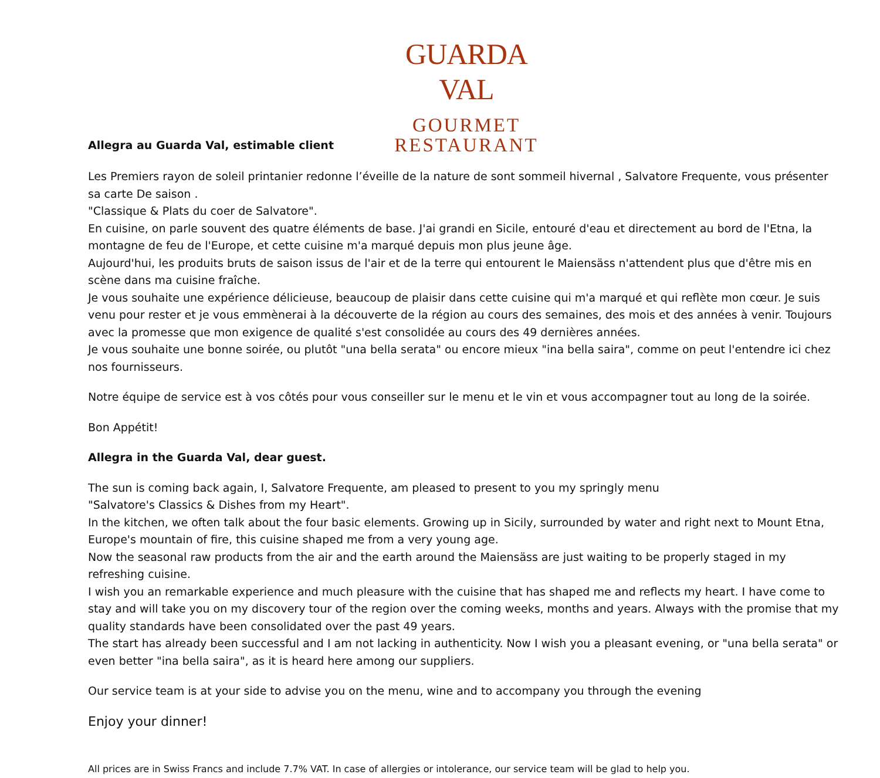Allegra au Guarda Val, estimable client
GUARDA VAL
GOURMET
RESTAURANT
Les Premiers rayon de soleil printanier redonne l’éveille de la nature de sont sommeil hivernal , Salvatore Frequente, vous présenter sa carte De saison .
"Classique & Plats du coer de Salvatore".
En cuisine, on parle souvent des quatre éléments de base. J'ai grandi en Sicile, entouré d'eau et directement au bord de l'Etna, la montagne de feu de l'Europe, et cette cuisine m'a marqué depuis mon plus jeune âge.
Aujourd'hui, les produits bruts de saison issus de l'air et de la terre qui entourent le Maiensäss n'attendent plus que d'être mis en scène dans ma cuisine fraîche.
Je vous souhaite une expérience délicieuse, beaucoup de plaisir dans cette cuisine qui m'a marqué et qui reflète mon cœur. Je suis venu pour rester et je vous emmènerai à la découverte de la région au cours des semaines, des mois et des années à venir. Toujours avec la promesse que mon exigence de qualité s'est consolidée au cours des 49 dernières années.
Je vous souhaite une bonne soirée, ou plutôt "una bella serata" ou encore mieux "ina bella saira", comme on peut l'entendre ici chez nos fournisseurs.
Notre équipe de service est à vos côtés pour vous conseiller sur le menu et le vin et vous accompagner tout au long de la soirée.
Bon Appétit!
Allegra in the Guarda Val, dear guest.
The sun is coming back again, I, Salvatore Frequente, am pleased to present to you my springly menu
"Salvatore's Classics & Dishes from my Heart".
In the kitchen, we often talk about the four basic elements. Growing up in Sicily, surrounded by water and right next to Mount Etna, Europe's mountain of fire, this cuisine shaped me from a very young age.
Now the seasonal raw products from the air and the earth around the Maiensäss are just waiting to be properly staged in my refreshing cuisine.
I wish you an remarkable experience and much pleasure with the cuisine that has shaped me and reflects my heart. I have come to stay and will take you on my discovery tour of the region over the coming weeks, months and years. Always with the promise that my quality standards have been consolidated over the past 49 years.
The start has already been successful and I am not lacking in authenticity. Now I wish you a pleasant evening, or "una bella serata" or even better "ina bella saira", as it is heard here among our suppliers.
Our service team is at your side to advise you on the menu, wine and to accompany you through the evening
Enjoy your dinner!
All prices are in Swiss Francs and include 7.7% VAT. In case of allergies or intolerance, our service team will be glad to help you.